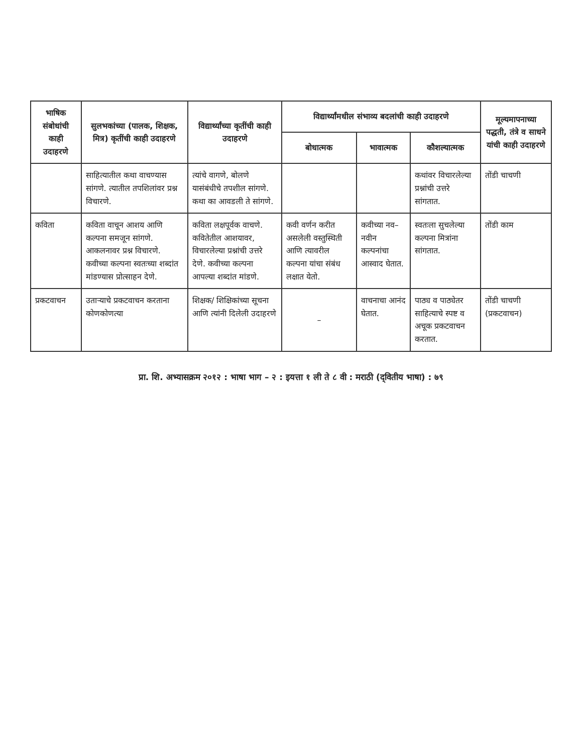| भाषिक संबोधांची काही उदाहरणे | सुलभकांच्या (पालक, शिक्षक, मित्र) कृतींची काही उदाहरणे | विद्यार्थ्यांच्या कृतींची काही उदाहरणे | विद्यार्थ्यांमधील संभाव्य बदलांची काही उदाहरणे | | | मूल्यमापनाच्या पद्धती, तंत्रे व साधने यांची काही उदाहरणे |
| --- | --- | --- | --- | --- | --- | --- |
| | | | बोधात्मक | भावात्मक | कौशल्यात्मक | |
| | साहित्यातील कथा वाचण्यास सांगणे. त्यातील तपशिलांवर प्रश्न विचारणे. | त्यांचे वागणे, बोलणे यासंबंधीचे तपशील सांगणे. कथा का आवडली ते सांगणे. | | | कथांवर विचारलेल्या प्रश्नांची उत्तरे सांगतात. | तोंडी चाचणी |
| कविता | कविता वाचून आशय आणि कल्पना समजून सांगणे. आकलनावर प्रश्न विचारणे. कवीच्या कल्पना स्वतःच्या शब्दांत मांडण्यास प्रोत्साहन देणे. | कविता लक्षपूर्वक वाचणे. कवितेतील आशयावर, विचारलेल्या प्रश्नांची उत्तरे देणे. कवीच्या कल्पना आपल्या शब्दांत मांडणे. | कवी वर्णन करीत असलेली वस्तुस्थिती आणि त्यावरील कल्पना यांचा संबंध लक्षात येतो. | कवीच्या नव–नवीन कल्पनांचा आस्वाद घेतात. | स्वतःला सुचलेल्या कल्पना मित्रांना सांगतात. | तोंडी काम |
| प्रकटवाचन | उताऱ्याचे प्रकटवाचन करताना कोणकोणत्या | शिक्षक/ शिक्षिकांच्या सूचना आणि त्यांनी दिलेली उदाहरणे | – | वाचनाचा आनंद घेतात. | पाठ्य व पाठ्येतर साहित्याचे स्पष्ट व अचूक प्रकटवाचन करतात. | तोंडी चाचणी (प्रकटवाचन) |
प्रा. शि. अभ्यासक्रम २०१२ : भाषा भाग – २ : इयत्ता १ ली ते ८ वी : मराठी (द्‌वितीय भाषा) : ७९